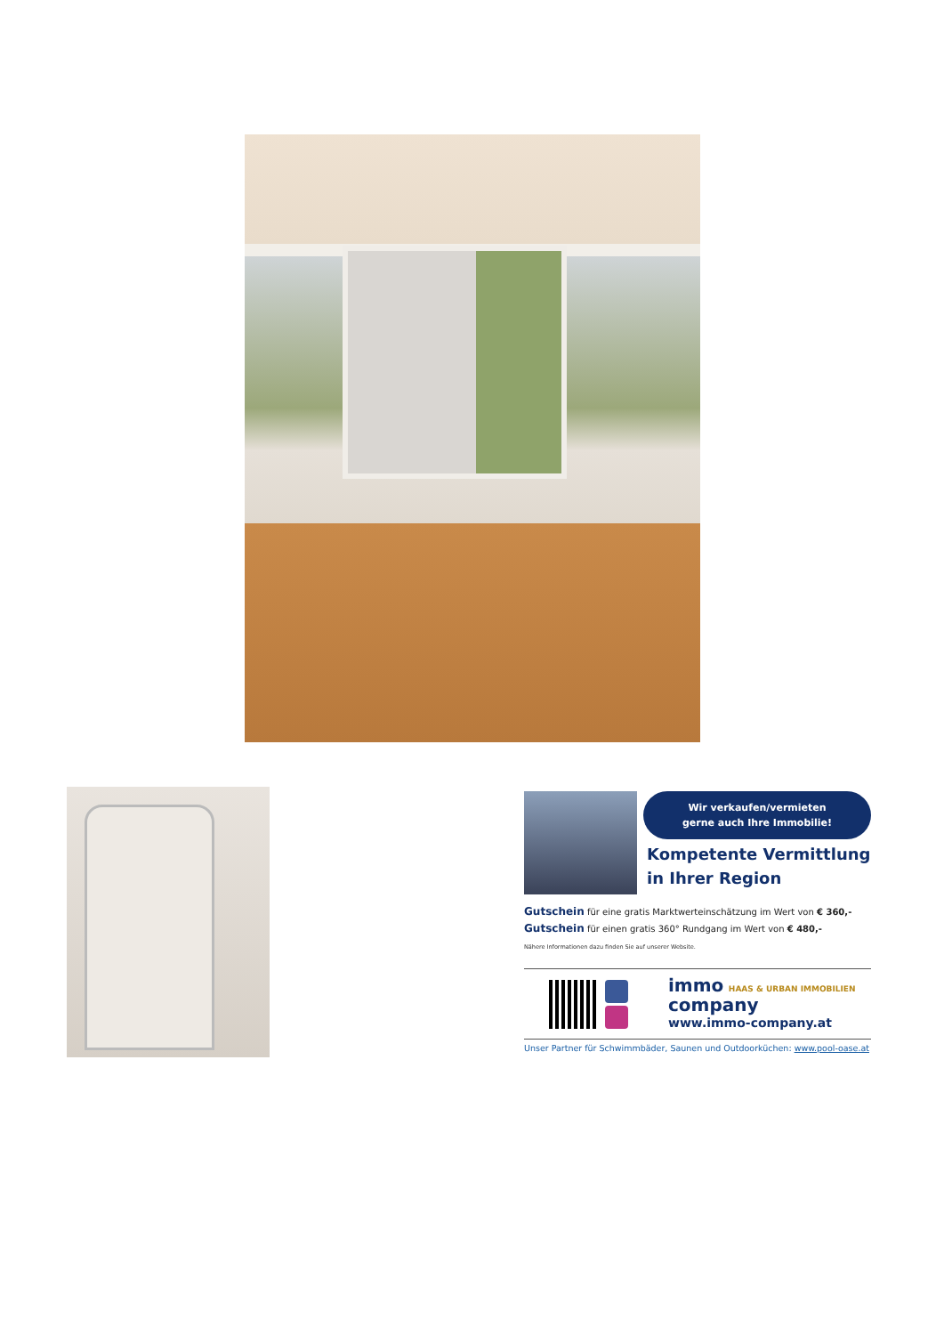Wir verkaufen/vermieten
gerne auch Ihre Immobilie!
Kompetente Vermittlung
in Ihrer Region
Gutschein für eine gratis Marktwerteinschätzung im Wert von € 360,-
Gutschein für einen gratis 360° Rundgang im Wert von € 480,-
Nähere Informationen dazu finden Sie auf unserer Website.
immo HAAS & URBAN IMMOBILIEN
company
www.immo-company.at
Unser Partner für Schwimmbäder, Saunen und Outdoorküchen: www.pool-oase.at